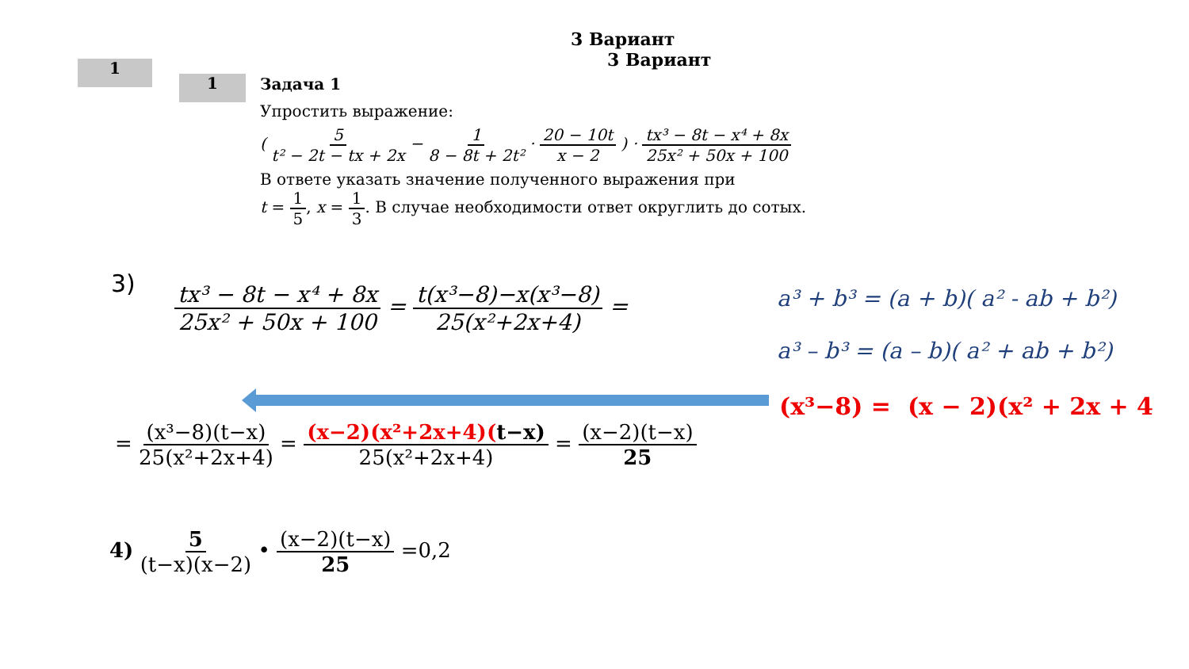3 Вариант
3 Вариант
1
1 Задача 1
Упростить выражение:
( 5 t² − 2t − tx + 2x − 1 8 − 8t + 2t² · 20 − 10t x − 2 ) · tx³ − 8t − x⁴ + 8x 25x² + 50x + 100
В ответе указать значение полученного выражения при
t = 1 5, x = 1 3. В случае необходимости ответ округлить до сотых.
3)
tx³ − 8t − x⁴ + 8x 25x² + 50x + 100 = t(x³−8)−x(x³−8) 25(x²+2x+4) =
a³ + b³ = (a + b)( a² - ab + b²)
a³ – b³ = (a – b)( a² + ab + b²)
(x³−8) = (x − 2)(x² + 2x + 4
= (x³−8)(t−x) 25(x²+2x+4) = (x−2)(x²+2x+4)(t−x) 25(x²+2x+4) = (x−2)(t−x) 25
4) 5 (t−x)(x−2) • (x−2)(t−x) 25 =0,2